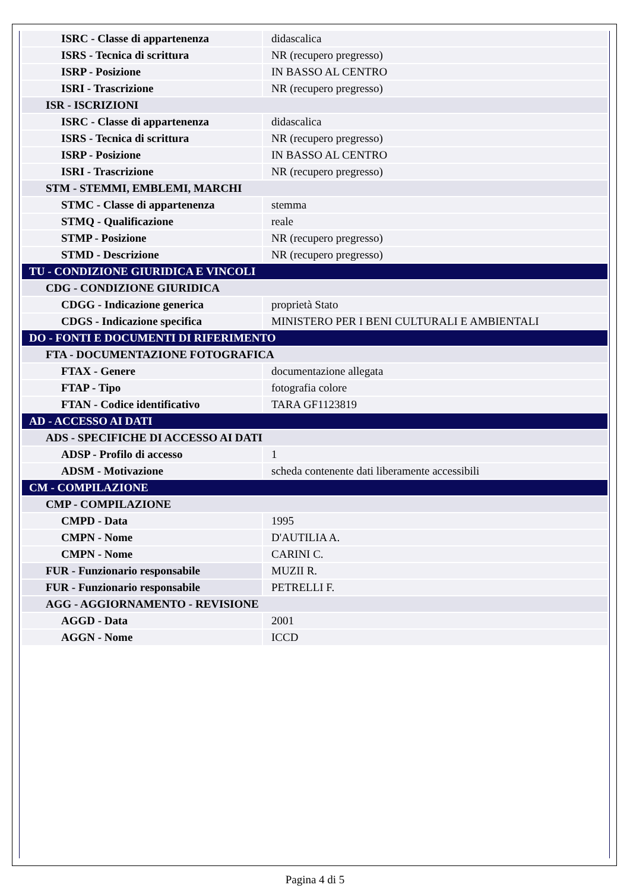| ISRC - Classe di appartenenza | didascalica |
| ISRS - Tecnica di scrittura | NR (recupero pregresso) |
| ISRP - Posizione | IN BASSO AL CENTRO |
| ISRI - Trascrizione | NR (recupero pregresso) |
| ISR - ISCRIZIONI | |
| ISRC - Classe di appartenenza | didascalica |
| ISRS - Tecnica di scrittura | NR (recupero pregresso) |
| ISRP - Posizione | IN BASSO AL CENTRO |
| ISRI - Trascrizione | NR (recupero pregresso) |
| STM - STEMMI, EMBLEMI, MARCHI | |
| STMC - Classe di appartenenza | stemma |
| STMQ - Qualificazione | reale |
| STMP - Posizione | NR (recupero pregresso) |
| STMD - Descrizione | NR (recupero pregresso) |
| TU - CONDIZIONE GIURIDICA E VINCOLI | |
| CDG - CONDIZIONE GIURIDICA | |
| CDGG - Indicazione generica | proprietà Stato |
| CDGS - Indicazione specifica | MINISTERO PER I BENI CULTURALI E AMBIENTALI |
| DO - FONTI E DOCUMENTI DI RIFERIMENTO | |
| FTA - DOCUMENTAZIONE FOTOGRAFICA | |
| FTAX - Genere | documentazione allegata |
| FTAP - Tipo | fotografia colore |
| FTAN - Codice identificativo | TARA GF1123819 |
| AD - ACCESSO AI DATI | |
| ADS - SPECIFICHE DI ACCESSO AI DATI | |
| ADSP - Profilo di accesso | 1 |
| ADSM - Motivazione | scheda contenente dati liberamente accessibili |
| CM - COMPILAZIONE | |
| CMP - COMPILAZIONE | |
| CMPD - Data | 1995 |
| CMPN - Nome | D'AUTILIA A. |
| CMPN - Nome | CARINI C. |
| FUR - Funzionario responsabile | MUZII R. |
| FUR - Funzionario responsabile | PETRELLI F. |
| AGG - AGGIORNAMENTO - REVISIONE | |
| AGGD - Data | 2001 |
| AGGN - Nome | ICCD |
Pagina 4 di 5